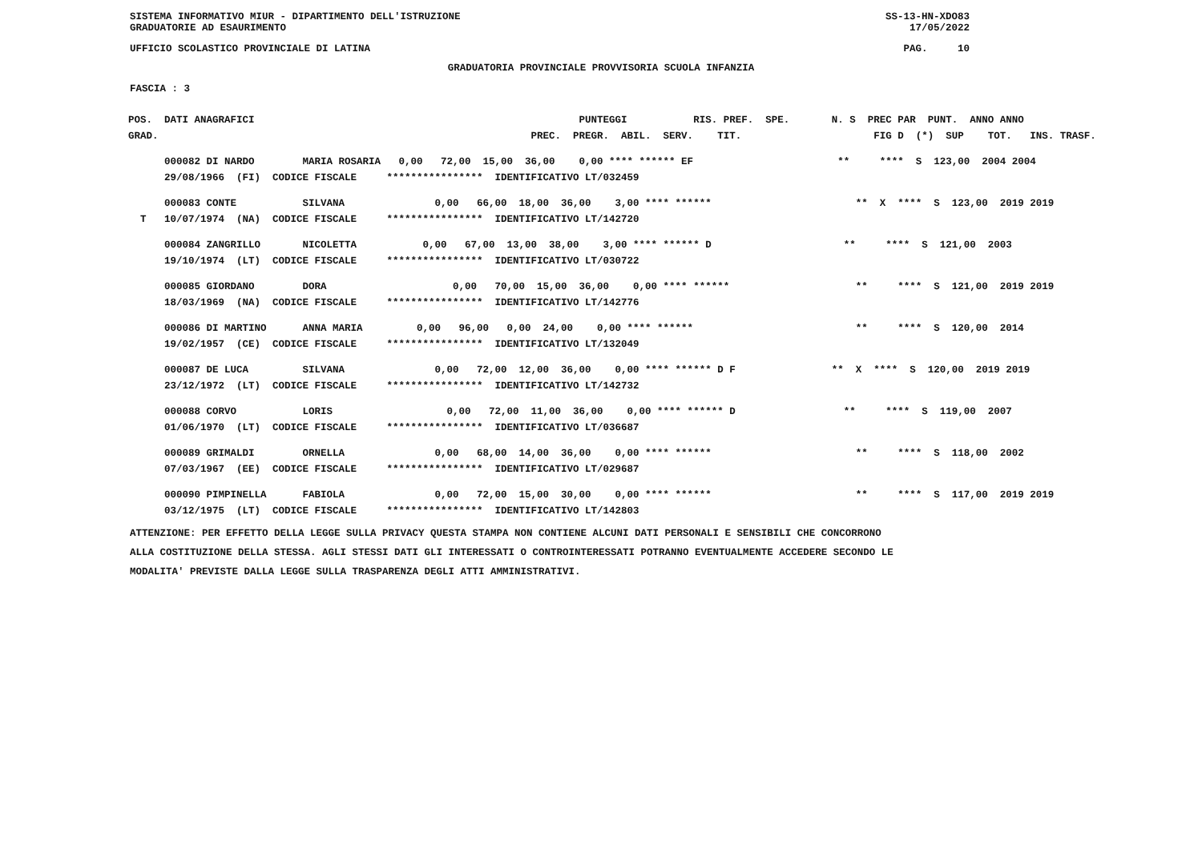SISTEMA INFORMATIVO MIUR - DIPARTIMENTO DELL'ISTRUZIONE
GRADUATORIE AD ESAURIMENTO SS-13-HN-XDO83
17/05/2022
UFFICIO SCOLASTICO PROVINCIALE DI LATINA PAG. 10
GRADUATORIA PROVINCIALE PROVVISORIA SCUOLA INFANZIA
FASCIA : 3
| POS. DATI ANAGRAFICI | PUNTEGGI RIS. PREF. SPE. | N. S PREC PAR PUNT. ANNO ANNO |
| --- | --- | --- |
| GRAD. | PREC. PREGR. ABIL. SERV. TIT. | FIG D (*) SUP TOT. INS. TRASF. |
| 000082 DI NARDO MARIA ROSARIA | 0,00 72,00 15,00 36,00 0,00 **** ****** EF | ** **** S 123,00 2004 2004 |
| 29/08/1966 (FI) CODICE FISCALE | **************** IDENTIFICATIVO LT/032459 | |
| 000083 CONTE SILVANA | 0,00 66,00 18,00 36,00 3,00 **** ****** | ** X **** S 123,00 2019 2019 |
| T 10/07/1974 (NA) CODICE FISCALE | **************** IDENTIFICATIVO LT/142720 | |
| 000084 ZANGRILLO NICOLETTA | 0,00 67,00 13,00 38,00 3,00 **** ****** D | ** **** S 121,00 2003 |
| 19/10/1974 (LT) CODICE FISCALE | **************** IDENTIFICATIVO LT/030722 | |
| 000085 GIORDANO DORA | 0,00 70,00 15,00 36,00 0,00 **** ****** | ** **** S 121,00 2019 2019 |
| 18/03/1969 (NA) CODICE FISCALE | **************** IDENTIFICATIVO LT/142776 | |
| 000086 DI MARTINO ANNA MARIA | 0,00 96,00 0,00 24,00 0,00 **** ****** | ** **** S 120,00 2014 |
| 19/02/1957 (CE) CODICE FISCALE | **************** IDENTIFICATIVO LT/132049 | |
| 000087 DE LUCA SILVANA | 0,00 72,00 12,00 36,00 0,00 **** ****** D F | ** X **** S 120,00 2019 2019 |
| 23/12/1972 (LT) CODICE FISCALE | **************** IDENTIFICATIVO LT/142732 | |
| 000088 CORVO LORIS | 0,00 72,00 11,00 36,00 0,00 **** ****** D | ** **** S 119,00 2007 |
| 01/06/1970 (LT) CODICE FISCALE | **************** IDENTIFICATIVO LT/036687 | |
| 000089 GRIMALDI ORNELLA | 0,00 68,00 14,00 36,00 0,00 **** ****** | ** **** S 118,00 2002 |
| 07/03/1967 (EE) CODICE FISCALE | **************** IDENTIFICATIVO LT/029687 | |
| 000090 PIMPINELLA FABIOLA | 0,00 72,00 15,00 30,00 0,00 **** ****** | ** **** S 117,00 2019 2019 |
| 03/12/1975 (LT) CODICE FISCALE | **************** IDENTIFICATIVO LT/142803 | |
ATTENZIONE: PER EFFETTO DELLA LEGGE SULLA PRIVACY QUESTA STAMPA NON CONTIENE ALCUNI DATI PERSONALI E SENSIBILI CHE CONCORRONO
ALLA COSTITUZIONE DELLA STESSA. AGLI STESSI DATI GLI INTERESSATI O CONTROINTERESSATI POTRANNO EVENTUALMENTE ACCEDERE SECONDO LE
MODALITA' PREVISTE DALLA LEGGE SULLA TRASPARENZA DEGLI ATTI AMMINISTRATIVI.